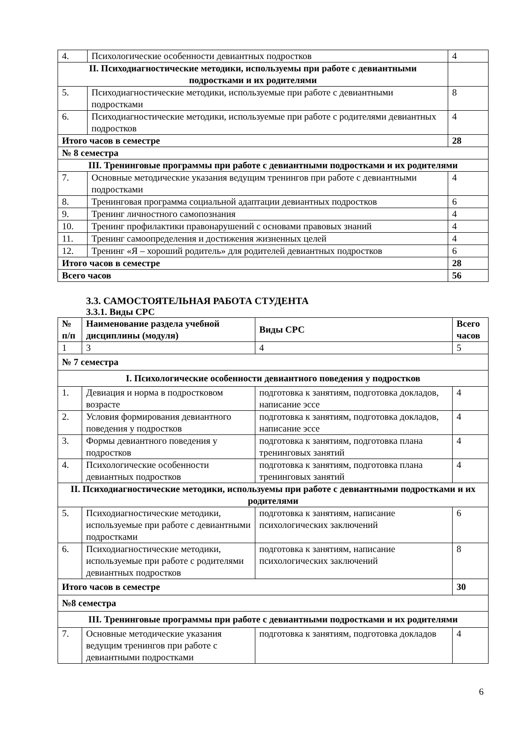| 4. | Психологические особенности девиантных подростков | 4 |
| II. Психодиагностические методики, используемы при работе с девиантными подростками и их родителями | | |
| 5. | Психодиагностические методики, используемые при работе с девиантными подростками | 8 |
| 6. | Психодиагностические методики, используемые при работе с родителями девиантных подростков | 4 |
| Итого часов в семестре | | 28 |
| № 8 семестра | | |
| III. Тренинговые программы при работе с девиантными подростками и их родителями | | |
| 7. | Основные методические указания ведущим тренингов при работе с девиантными подростками | 4 |
| 8. | Тренинговая программа социальной адаптации девиантных подростков | 6 |
| 9. | Тренинг личностного самопознания | 4 |
| 10. | Тренинг профилактики правонарушений с основами правовых знаний | 4 |
| 11. | Тренинг самоопределения и достижения жизненных целей | 4 |
| 12. | Тренинг «Я – хороший родитель» для родителей девиантных подростков | 6 |
| Итого часов в семестре | | 28 |
| Всего часов | | 56 |
3.3. САМОСТОЯТЕЛЬНАЯ РАБОТА СТУДЕНТА
3.3.1. Виды СРС
| № п/п | Наименование раздела учебной дисциплины (модуля) | Виды СРС | Всего часов |
| --- | --- | --- | --- |
| 1 | 3 | 4 | 5 |
| № 7 семестра | | | |
| I. Психологические особенности девиантного поведения у подростков | | | |
| 1. | Девиация и норма в подростковом возрасте | подготовка к занятиям, подготовка докладов, написание эссе | 4 |
| 2. | Условия формирования девиантного поведения у подростков | подготовка к занятиям, подготовка докладов, написание эссе | 4 |
| 3. | Формы девиантного поведения у подростков | подготовка к занятиям, подготовка плана тренинговых занятий | 4 |
| 4. | Психологические особенности девиантных подростков | подготовка к занятиям, подготовка плана тренинговых занятий | 4 |
| II. Психодиагностические методики, используемы при работе с девиантными подростками и их родителями | | | |
| 5. | Психодиагностические методики, используемые при работе с девиантными подростками | подготовка к занятиям, написание психологических заключений | 6 |
| 6. | Психодиагностические методики, используемые при работе с родителями девиантных подростков | подготовка к занятиям, написание психологических заключений | 8 |
| Итого часов в семестре | | | 30 |
| №8 семестра | | | |
| III. Тренинговые программы при работе с девиантными подростками и их родителями | | | |
| 7. | Основные методические указания ведущим тренингов при работе с девиантными подростками | подготовка к занятиям, подготовка докладов | 4 |
6